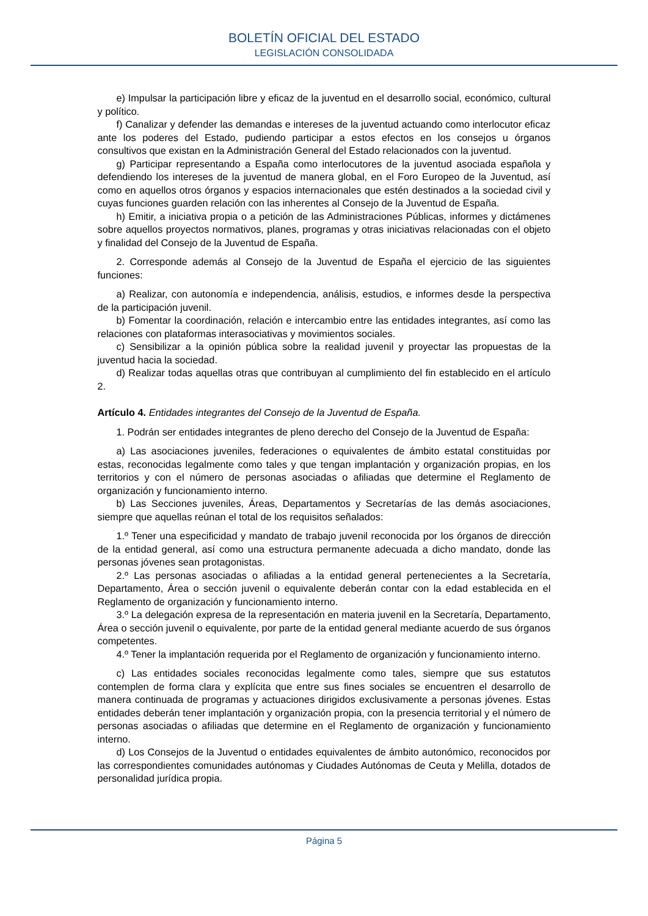BOLETÍN OFICIAL DEL ESTADO
LEGISLACIÓN CONSOLIDADA
e) Impulsar la participación libre y eficaz de la juventud en el desarrollo social, económico, cultural y político.
f) Canalizar y defender las demandas e intereses de la juventud actuando como interlocutor eficaz ante los poderes del Estado, pudiendo participar a estos efectos en los consejos u órganos consultivos que existan en la Administración General del Estado relacionados con la juventud.
g) Participar representando a España como interlocutores de la juventud asociada española y defendiendo los intereses de la juventud de manera global, en el Foro Europeo de la Juventud, así como en aquellos otros órganos y espacios internacionales que estén destinados a la sociedad civil y cuyas funciones guarden relación con las inherentes al Consejo de la Juventud de España.
h) Emitir, a iniciativa propia o a petición de las Administraciones Públicas, informes y dictámenes sobre aquellos proyectos normativos, planes, programas y otras iniciativas relacionadas con el objeto y finalidad del Consejo de la Juventud de España.
2. Corresponde además al Consejo de la Juventud de España el ejercicio de las siguientes funciones:
a) Realizar, con autonomía e independencia, análisis, estudios, e informes desde la perspectiva de la participación juvenil.
b) Fomentar la coordinación, relación e intercambio entre las entidades integrantes, así como las relaciones con plataformas interasociativas y movimientos sociales.
c) Sensibilizar a la opinión pública sobre la realidad juvenil y proyectar las propuestas de la juventud hacia la sociedad.
d) Realizar todas aquellas otras que contribuyan al cumplimiento del fin establecido en el artículo 2.
Artículo 4. Entidades integrantes del Consejo de la Juventud de España.
1. Podrán ser entidades integrantes de pleno derecho del Consejo de la Juventud de España:
a) Las asociaciones juveniles, federaciones o equivalentes de ámbito estatal constituidas por estas, reconocidas legalmente como tales y que tengan implantación y organización propias, en los territorios y con el número de personas asociadas o afiliadas que determine el Reglamento de organización y funcionamiento interno.
b) Las Secciones juveniles, Áreas, Departamentos y Secretarías de las demás asociaciones, siempre que aquellas reúnan el total de los requisitos señalados:
1.º Tener una especificidad y mandato de trabajo juvenil reconocida por los órganos de dirección de la entidad general, así como una estructura permanente adecuada a dicho mandato, donde las personas jóvenes sean protagonistas.
2.º Las personas asociadas o afiliadas a la entidad general pertenecientes a la Secretaría, Departamento, Área o sección juvenil o equivalente deberán contar con la edad establecida en el Reglamento de organización y funcionamiento interno.
3.º La delegación expresa de la representación en materia juvenil en la Secretaría, Departamento, Área o sección juvenil o equivalente, por parte de la entidad general mediante acuerdo de sus órganos competentes.
4.º Tener la implantación requerida por el Reglamento de organización y funcionamiento interno.
c) Las entidades sociales reconocidas legalmente como tales, siempre que sus estatutos contemplen de forma clara y explícita que entre sus fines sociales se encuentren el desarrollo de manera continuada de programas y actuaciones dirigidos exclusivamente a personas jóvenes. Estas entidades deberán tener implantación y organización propia, con la presencia territorial y el número de personas asociadas o afiliadas que determine en el Reglamento de organización y funcionamiento interno.
d) Los Consejos de la Juventud o entidades equivalentes de ámbito autonómico, reconocidos por las correspondientes comunidades autónomas y Ciudades Autónomas de Ceuta y Melilla, dotados de personalidad jurídica propia.
Página 5